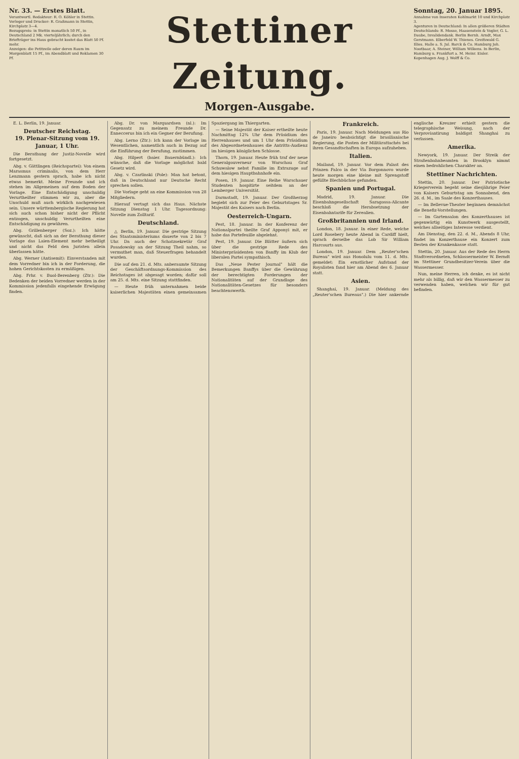Nr. 33. — Erstes Blatt.
Verantwortl. Redakteur: R. O. Köhler in Stettin. Verleger und Drucker: R. Graßmann in Stettin, Kirchplatz 3—4.
Bezugspreis: in Stettin monatlich 50 Pf., in Deutschland 2 Mk. vierteljährlich; durch den Briefträger ins Haus gebracht kostet das Blatt 50 Pf. mehr.
Anzeigen: die Petitzeile oder deren Raum im Morgenblatt 15 Pf., im Abendblatt und Reklamen 30 Pf.
Stettiner Zeitung.
Morgen-Ausgabe.
Sonntag, 20. Januar 1895.
Annahme von Inseraten Kohlmarkt 10 und Kirchplatz 3.
Agenturen in Deutschland: In allen größeren Städten Deutschlands: R. Mosse, Haasenstein & Vogler, G. L. Daube, Invalidendank. Berlin Bernh. Arndt, Max Gerstmann. Elberfeld W. Thienes. Greifswald G. Illies. Halle a. S. Jul. Barck & Co. Hamburg Joh. Nootbaar, A. Steiner, William Wilkens. In Berlin, Hamburg u. Frankfurt a. M. Heinr. Eisler. Kopenhagen Aug. J. Wolff & Co.
E. L. Berlin, 19. Januar.
Deutscher Reichstag.
19. Plenar-Sitzung vom 19. Januar, 1 Uhr.
Die Berathung der Justiz-Novelle wird fortgesetzt.
Abg. v. Gättlingen (Reichspartei): Von einem Marasmus criminalis, von dem Herr Lenzmann gestern sprach, habe ich nicht etwas bemerkt. Meine Freunde und ich stehen im Allgemeinen auf dem Boden der Vorlage. Eine Entschädigung unschuldig Verurtheilter stimmen wir zu, aber die Unschuld muß auch wirklich nachgewiesen sein. Unsere württembergische Regierung hat sich auch schon bisher nicht der Pflicht entzogen, unschuldig Verurtheilten eine Entschädigung zu gewähren.
Abg. Grillenberger (Soz.): Ich hätte gewünscht, daß sich an der Berathung dieser Vorlage das Laien-Element mehr betheiligt und nicht das Feld den Juristen allein überlassen hätte.
Abg. Werner (Antisemit): Einverstanden mit dem Vorredner bin ich in der Forderung, die hohen Gerichtskosten zu ermäßigen.
Abg. Frhr. v. Buol-Berenberg (Ztr.): Die Bedenken der beiden Vorredner werden in der Kommission jedenfalls eingehende Erwägung finden.
Abg. Dr. von Marquardsen (nl.): Im Gegensatz zu meinem Freunde Dr. Enneccerus bin ich ein Gegner der Berufung.
Abg. Lerno (Ztr.): Ich kann der Vorlage im Wesentlichen, namentlich auch in Bezug auf die Einführung der Berufung, zustimmen.
Abg. Hilpert (baier. Bauernbündl.): Ich wünsche, daß die Vorlage möglichst bald Gesetz wird.
Abg. v. Czarlinski (Pole): Man hat betont, daß in Deutschland nur Deutsche Recht sprechen sollen.
Die Vorlage geht an eine Kommission von 28 Mitgliedern.
Hierauf vertagt sich das Haus. Nächste Sitzung Dienstag 1 Uhr. Tagesordnung: Novelle zum Zolltarif.
Deutschland.
△ Berlin, 19. Januar. Die gestrige Sitzung des Staatsministeriums dauerte von 2 bis 7 Uhr. Da auch der Schatzsekretär Graf Posadowsky an der Sitzung Theil nahm, so vermuthet man, daß Steuerfragen behandelt wurden.
Die auf den 21. d. Mts. anberaumte Sitzung der Geschäftsordnungs-Kommission des Reichstages ist abgesagt worden; dafür soll am 25. d. Mts. eine Sitzung stattfinden.
— Heute früh unternahmen beide kaiserlichen Majestäten einen gemeinsamen Spaziergang im Thiergarten.
— Seine Majestät der Kaiser ertheilte heute Nachmittag 12¾ Uhr dem Präsidium des Herrenhauses und um 1 Uhr dem Präsidium des Abgeordnetenhauses die Antritts-Audienz im hiesigen königlichen Schlosse.
Thorn, 19. Januar. Heute früh traf der neue Generalgouverneur von Warschau Graf Schuwalow nebst Familie im Extrazuge auf dem hiesigen Hauptbahnhofe ein.
Posen, 19. Januar. Eine Reihe Warschauer Studenten hospitirte seitdem an der Lemberger Universität.
Darmstadt, 19. Januar. Der Großherzog begiebt sich zur Feier des Geburtstages Sr. Majestät des Kaisers nach Berlin.
Oesterreich-Ungarn.
Pest, 18. Januar. In der Konferenz der Nationalpartei theilte Graf Apponyi mit, er habe das Portefeuille abgelehnt.
Pest, 19. Januar. Die Blätter äußern sich über die gestrige Rede des Ministerpräsidenten von Banffy im Klub der liberalen Partei sympathisch.
Das „Neue Pester Journal" hält die Bemerkungen Banffys über die Gewährung der berechtigten Forderungen der Nationalitäten auf der Grundlage des Nationalitäten-Gesetzes für besonders beachtenswerth.
Frankreich.
Paris, 19. Januar. Nach Meldungen aus Rio de Janeiro beabsichtigt die brasilianische Regierung, die Posten der Militärattachés bei ihren Gesandtschaften in Europa aufzuheben.
Italien.
Mailand, 19. Januar. Vor dem Palast des Prinzen Falco in der Via Borgonnovo wurde heute morgen eine kleine mit Sprengstoff gefüllte Blechbüchse gefunden.
Spanien und Portugal.
Madrid, 19. Januar. Die Eisenbahngesellschaft Saragossa-Alicante beschloß die Herabsetzung der Eisenbahntarife für Zerealien.
Großbritannien und Irland.
London, 18. Januar. In einer Rede, welche Lord Rosebery heute Abend in Cardiff hielt, sprach derselbe das Lob Sir William Harcourts aus.
London, 19. Januar. Dem „Reuter'schen Bureau" wird aus Honolulu vom 11. d. Mts. gemeldet: Ein ernstlicher Aufstand der Royalisten fand hier am Abend des 6. Januar statt.
Asien.
Shanghai, 19. Januar. (Meldung des „Reuter'schen Bureaus".) Die hier ankernde englische Kreuzer erhielt gestern die telegraphische Weisung, nach der Verproviantirung baldigst Shanghai zu verlassen.
Amerika.
Newyork, 19. Januar. Der Streik der Straßenbahnbeamten in Brooklyn nimmt einen bedrohlichen Charakter an.
Stettiner Nachrichten.
Stettin, 20. Januar. Der Patriotische Kriegerverein begeht seine diesjährige Feier von Kaisers Geburtstag am Sonnabend, den 26. d. M., im Saale des Konzerthauses.
— Im Bellevue-Theater beginnen demnächst die Benefiz-Vorstellungen.
— Im Gartensalon des Konzerthauses ist gegenwärtig ein Kunstwerk ausgestellt, welches allseitiges Interesse verdient.
Am Dienstag, den 22. d. M., Abends 8 Uhr, findet im Konzerthause ein Konzert zum Besten der Krankenkasse statt.
Stettin, 20. Januar. Aus der Rede des Herrn Stadtverordneten, Schlossermeister W. Berndt im Stettiner Grundbesitzer-Verein über die Wassermesser.
Nun, meine Herren, ich denke, es ist nicht mehr als billig, daß wir den Wassermesser zu verwenden haben, welchen wir für gut befinden.